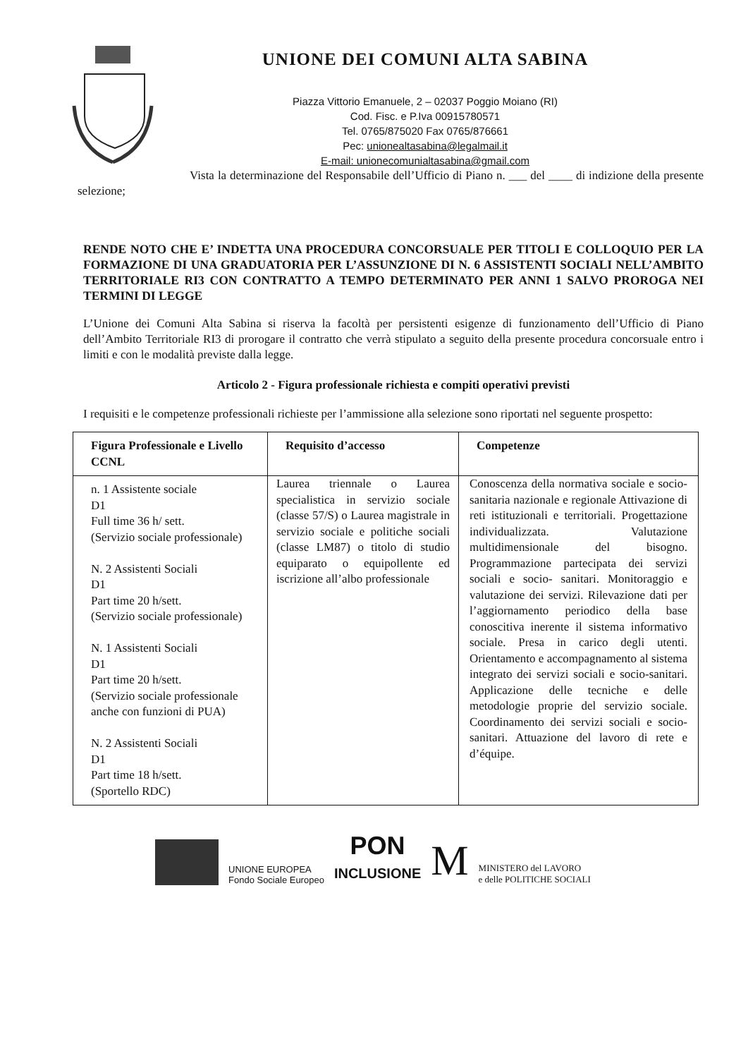UNIONE DEI COMUNI ALTA SABINA
Piazza Vittorio Emanuele, 2 – 02037 Poggio Moiano (RI)
Cod. Fisc. e P.Iva 00915780571
Tel. 0765/875020 Fax 0765/876661
Pec: unionealtasabina@legalmail.it
E-mail: unionecomunialtasabina@gmail.com
Vista la determinazione del Responsabile dell’Ufficio di Piano n. ___ del ____ di indizione della presente selezione;
RENDE NOTO CHE E’ INDETTA UNA PROCEDURA CONCORSUALE PER TITOLI E COLLOQUIO PER LA FORMAZIONE DI UNA GRADUATORIA PER L’ASSUNZIONE DI N. 6 ASSISTENTI SOCIALI NELL’AMBITO TERRITORIALE RI3 CON CONTRATTO A TEMPO DETERMINATO PER ANNI 1 SALVO PROROGA NEI TERMINI DI LEGGE
L’Unione dei Comuni Alta Sabina si riserva la facoltà per persistenti esigenze di funzionamento dell’Ufficio di Piano dell’Ambito Territoriale RI3 di prorogare il contratto che verrà stipulato a seguito della presente procedura concorsuale entro i limiti e con le modalità previste dalla legge.
Articolo 2 - Figura professionale richiesta e compiti operativi previsti
I requisiti e le competenze professionali richieste per l’ammissione alla selezione sono riportati nel seguente prospetto:
| Figura Professionale e Livello CCNL | Requisito d’accesso | Competenze |
| --- | --- | --- |
| n. 1 Assistente sociale D1 Full time 36 h/ sett. (Servizio sociale professionale) N. 2 Assistenti Sociali D1 Part time 20 h/sett. (Servizio sociale professionale) N. 1 Assistenti Sociali D1 Part time 20 h/sett. (Servizio sociale professionale anche con funzioni di PUA) N. 2 Assistenti Sociali D1 Part time 18 h/sett. (Sportello RDC) | Laurea triennale o Laurea specialistica in servizio sociale (classe 57/S) o Laurea magistrale in servizio sociale e politiche sociali (classe LM87) o titolo di studio equiparato o equipollente ed iscrizione all’albo professionale | Conoscenza della normativa sociale e socio-sanitaria nazionale e regionale Attivazione di reti istituzionali e territoriali. Progettazione individualizzata. Valutazione multidimensionale del bisogno. Programmazione partecipata dei servizi sociali e socio- sanitari. Monitoraggio e valutazione dei servizi. Rilevazione dati per l’aggiornamento periodico della base conoscitiva inerente il sistema informativo sociale. Presa in carico degli utenti. Orientamento e accompagnamento al sistema integrato dei servizi sociali e socio-sanitari. Applicazione delle tecniche e delle metodologie proprie del servizio sociale. Coordinamento dei servizi sociali e socio-sanitari. Attuazione del lavoro di rete e d’équipe. |
UNIONE EUROPEA
Fondo Sociale Europeo
PON
INCLUSIONE
M
MINISTERO del LAVORO
e delle POLITICHE SOCIALI